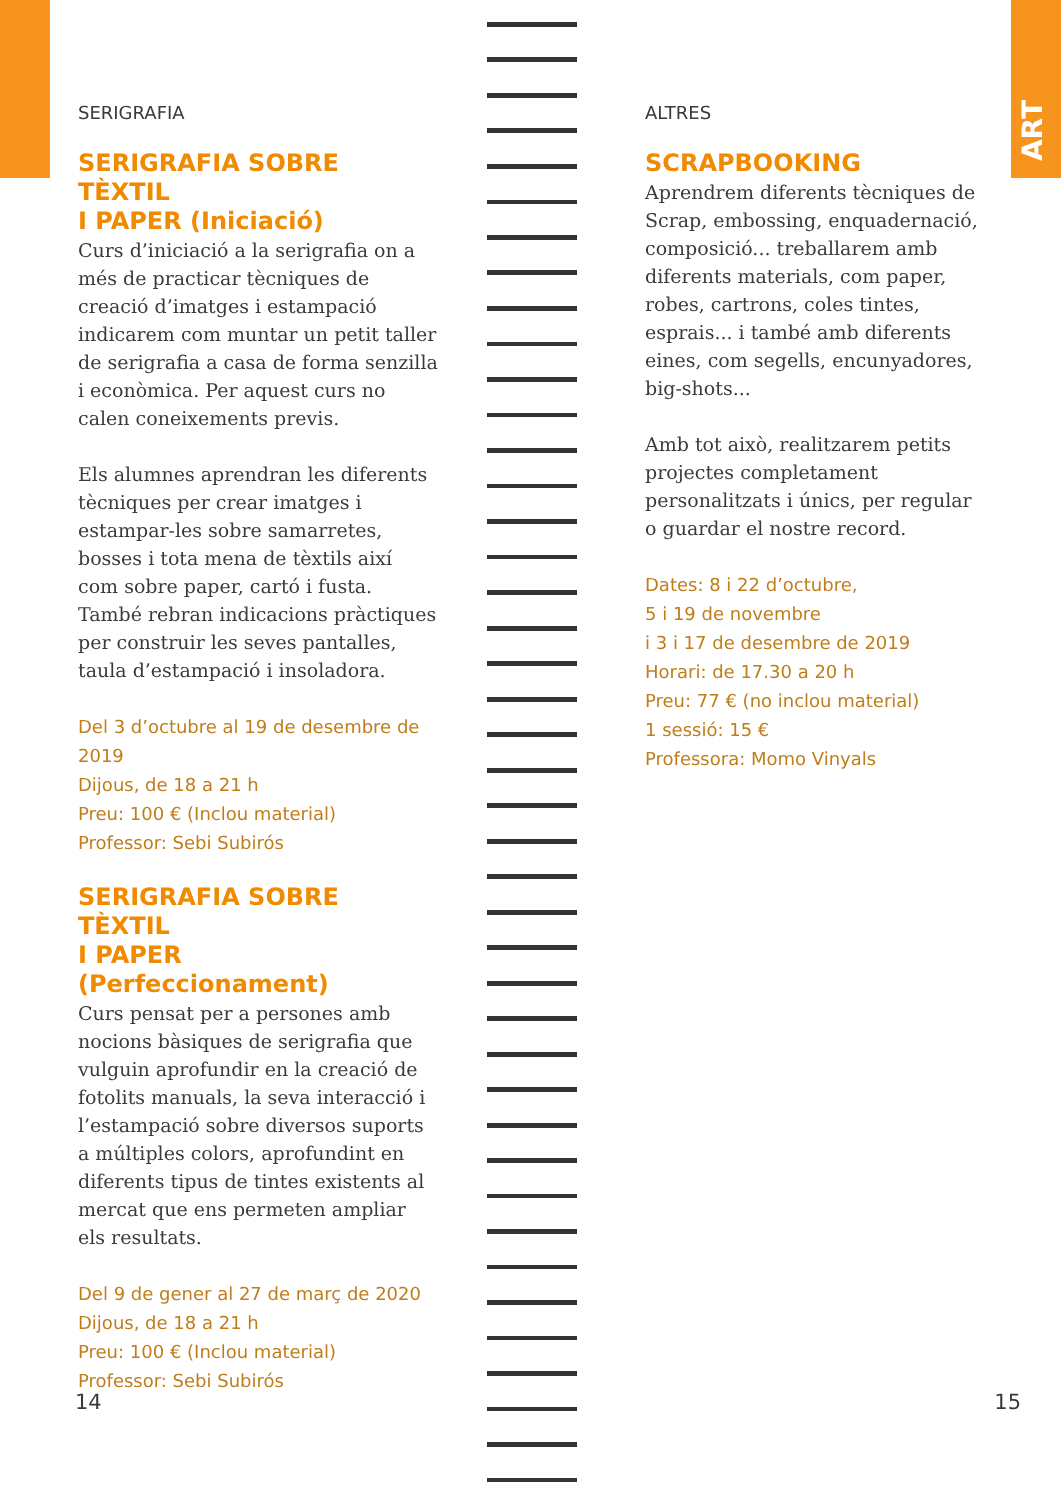ART
SERIGRAFIA
SERIGRAFIA SOBRE TÈXTIL
I PAPER (Iniciació)
Curs d’iniciació a la serigrafia on a més de practicar tècniques de creació d’imatges i estampació indicarem com muntar un petit taller de serigrafia a casa de forma senzilla i econòmica. Per aquest curs no calen coneixements previs.
Els alumnes aprendran les diferents tècniques per crear imatges i estampar-les sobre samarretes, bosses i tota mena de tèxtils així com sobre paper, cartó i fusta. També rebran indicacions pràctiques per construir les seves pantalles, taula d’estampació i insoladora.
Del 3 d’octubre al 19 de desembre de 2019
Dijous, de 18 a 21 h
Preu: 100 € (Inclou material)
Professor: Sebi Subirós
SERIGRAFIA SOBRE TÈXTIL
I PAPER (Perfeccionament)
Curs pensat per a persones amb nocions bàsiques de serigrafia que vulguin aprofundir en la creació de fotolits manuals, la seva interacció i l’estampació sobre diversos suports a múltiples colors, aprofundint en diferents tipus de tintes existents al mercat que ens permeten ampliar els resultats.
Del 9 de gener al 27 de març de 2020
Dijous, de 18 a 21 h
Preu: 100 € (Inclou material)
Professor: Sebi Subirós
ALTRES
SCRAPBOOKING
Aprendrem diferents tècniques de Scrap, embossing, enquadernació, composició... treballarem amb diferents materials, com paper, robes, cartrons, coles tintes, esprais... i també amb diferents eines, com segells, encunyadores, big-shots...
Amb tot això, realitzarem petits projectes completament personalitzats i únics, per regular o guardar el nostre record.
Dates: 8 i 22 d’octubre,
5 i 19 de novembre
i 3 i 17 de desembre de 2019
Horari: de 17.30 a 20 h
Preu: 77 € (no inclou material)
1 sessió: 15 €
Professora: Momo Vinyals
14 15